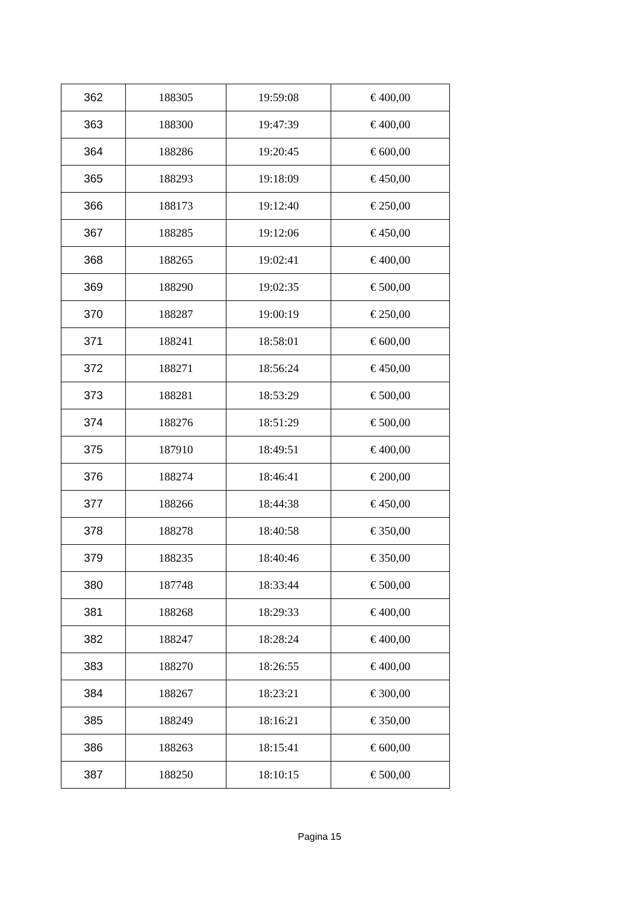| 362 | 188305 | 19:59:08 | € 400,00 |
| 363 | 188300 | 19:47:39 | € 400,00 |
| 364 | 188286 | 19:20:45 | € 600,00 |
| 365 | 188293 | 19:18:09 | € 450,00 |
| 366 | 188173 | 19:12:40 | € 250,00 |
| 367 | 188285 | 19:12:06 | € 450,00 |
| 368 | 188265 | 19:02:41 | € 400,00 |
| 369 | 188290 | 19:02:35 | € 500,00 |
| 370 | 188287 | 19:00:19 | € 250,00 |
| 371 | 188241 | 18:58:01 | € 600,00 |
| 372 | 188271 | 18:56:24 | € 450,00 |
| 373 | 188281 | 18:53:29 | € 500,00 |
| 374 | 188276 | 18:51:29 | € 500,00 |
| 375 | 187910 | 18:49:51 | € 400,00 |
| 376 | 188274 | 18:46:41 | € 200,00 |
| 377 | 188266 | 18:44:38 | € 450,00 |
| 378 | 188278 | 18:40:58 | € 350,00 |
| 379 | 188235 | 18:40:46 | € 350,00 |
| 380 | 187748 | 18:33:44 | € 500,00 |
| 381 | 188268 | 18:29:33 | € 400,00 |
| 382 | 188247 | 18:28:24 | € 400,00 |
| 383 | 188270 | 18:26:55 | € 400,00 |
| 384 | 188267 | 18:23:21 | € 300,00 |
| 385 | 188249 | 18:16:21 | € 350,00 |
| 386 | 188263 | 18:15:41 | € 600,00 |
| 387 | 188250 | 18:10:15 | € 500,00 |
Pagina 15